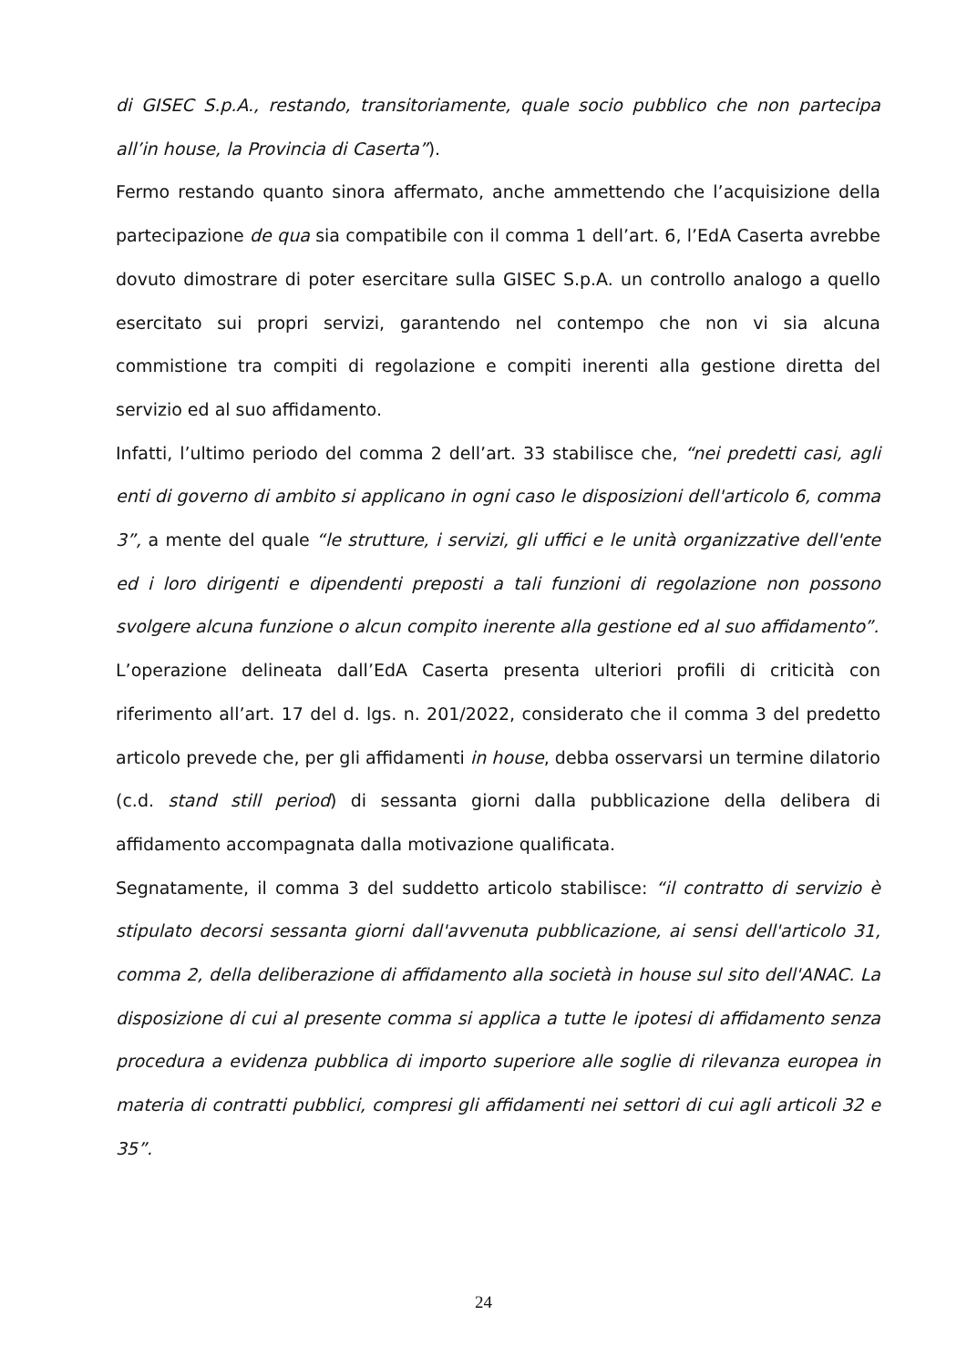di GISEC S.p.A., restando, transitoriamente, quale socio pubblico che non partecipa all’in house, la Provincia di Caserta”).
Fermo restando quanto sinora affermato, anche ammettendo che l’acquisizione della partecipazione de qua sia compatibile con il comma 1 dell’art. 6, l’EdA Caserta avrebbe dovuto dimostrare di poter esercitare sulla GISEC S.p.A. un controllo analogo a quello esercitato sui propri servizi, garantendo nel contempo che non vi sia alcuna commistione tra compiti di regolazione e compiti inerenti alla gestione diretta del servizio ed al suo affidamento.
Infatti, l’ultimo periodo del comma 2 dell’art. 33 stabilisce che, “nei predetti casi, agli enti di governo di ambito si applicano in ogni caso le disposizioni dell'articolo 6, comma 3”, a mente del quale “le strutture, i servizi, gli uffici e le unità organizzative dell'ente ed i loro dirigenti e dipendenti preposti a tali funzioni di regolazione non possono svolgere alcuna funzione o alcun compito inerente alla gestione ed al suo affidamento”.
L’operazione delineata dall’EdA Caserta presenta ulteriori profili di criticità con riferimento all’art. 17 del d. lgs. n. 201/2022, considerato che il comma 3 del predetto articolo prevede che, per gli affidamenti in house, debba osservarsi un termine dilatorio (c.d. stand still period) di sessanta giorni dalla pubblicazione della delibera di affidamento accompagnata dalla motivazione qualificata.
Segnatamente, il comma 3 del suddetto articolo stabilisce: “il contratto di servizio è stipulato decorsi sessanta giorni dall'avvenuta pubblicazione, ai sensi dell'articolo 31, comma 2, della deliberazione di affidamento alla società in house sul sito dell'ANAC. La disposizione di cui al presente comma si applica a tutte le ipotesi di affidamento senza procedura a evidenza pubblica di importo superiore alle soglie di rilevanza europea in materia di contratti pubblici, compresi gli affidamenti nei settori di cui agli articoli 32 e 35”.
24